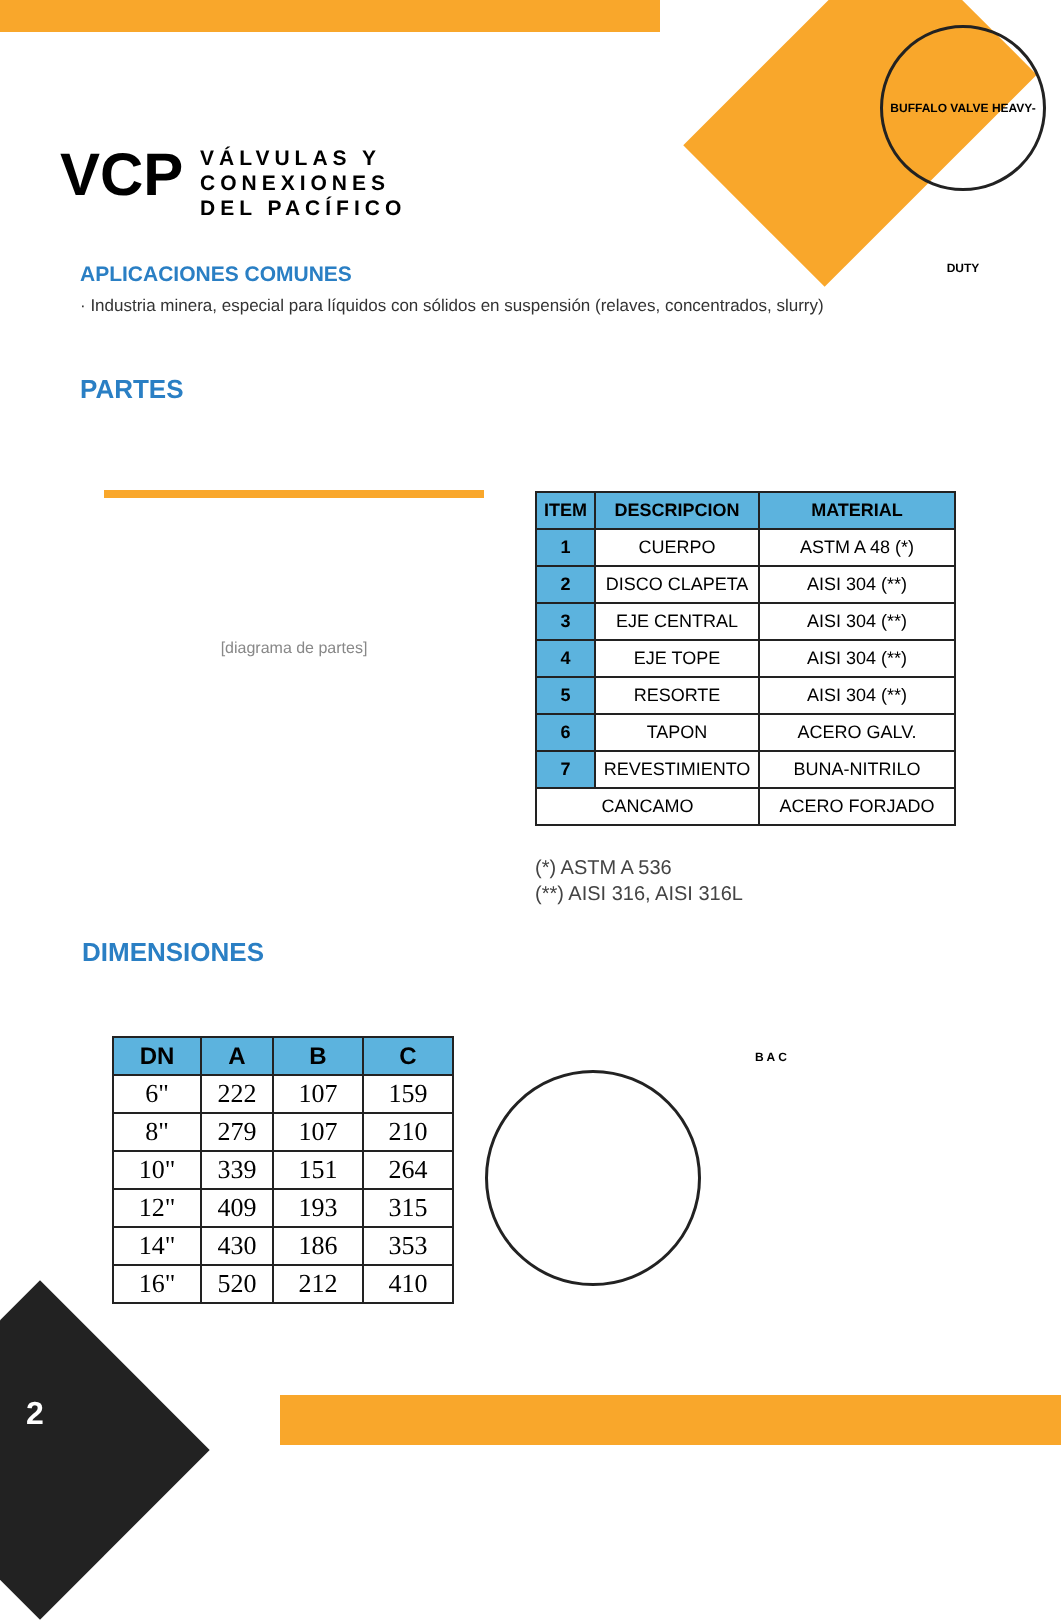VÁLVULAS Y
CONEXIONES
DEL PACÍFICO
VCP
BUFFALO VALVE HEAVY-DUTY
APLICACIONES COMUNES
· Industria minera, especial para líquidos con sólidos en suspensión (relaves, concentrados, slurry)
PARTES
[diagrama de partes]
| ITEM | DESCRIPCION | MATERIAL |
| --- | --- | --- |
| 1 | CUERPO | ASTM A 48 (*) |
| 2 | DISCO CLAPETA | AISI 304 (**) |
| 3 | EJE CENTRAL | AISI 304 (**) |
| 4 | EJE TOPE | AISI 304 (**) |
| 5 | RESORTE | AISI 304 (**) |
| 6 | TAPON | ACERO GALV. |
| 7 | REVESTIMIENTO | BUNA-NITRILO |
| CANCAMO | | ACERO FORJADO |
(*) ASTM A 536
(**) AISI 316, AISI 316L
DIMENSIONES
| DN | A | B | C |
| --- | --- | --- | --- |
| 6" | 222 | 107 | 159 |
| 8" | 279 | 107 | 210 |
| 10" | 339 | 151 | 264 |
| 12" | 409 | 193 | 315 |
| 14" | 430 | 186 | 353 |
| 16" | 520 | 212 | 410 |
B A C
2